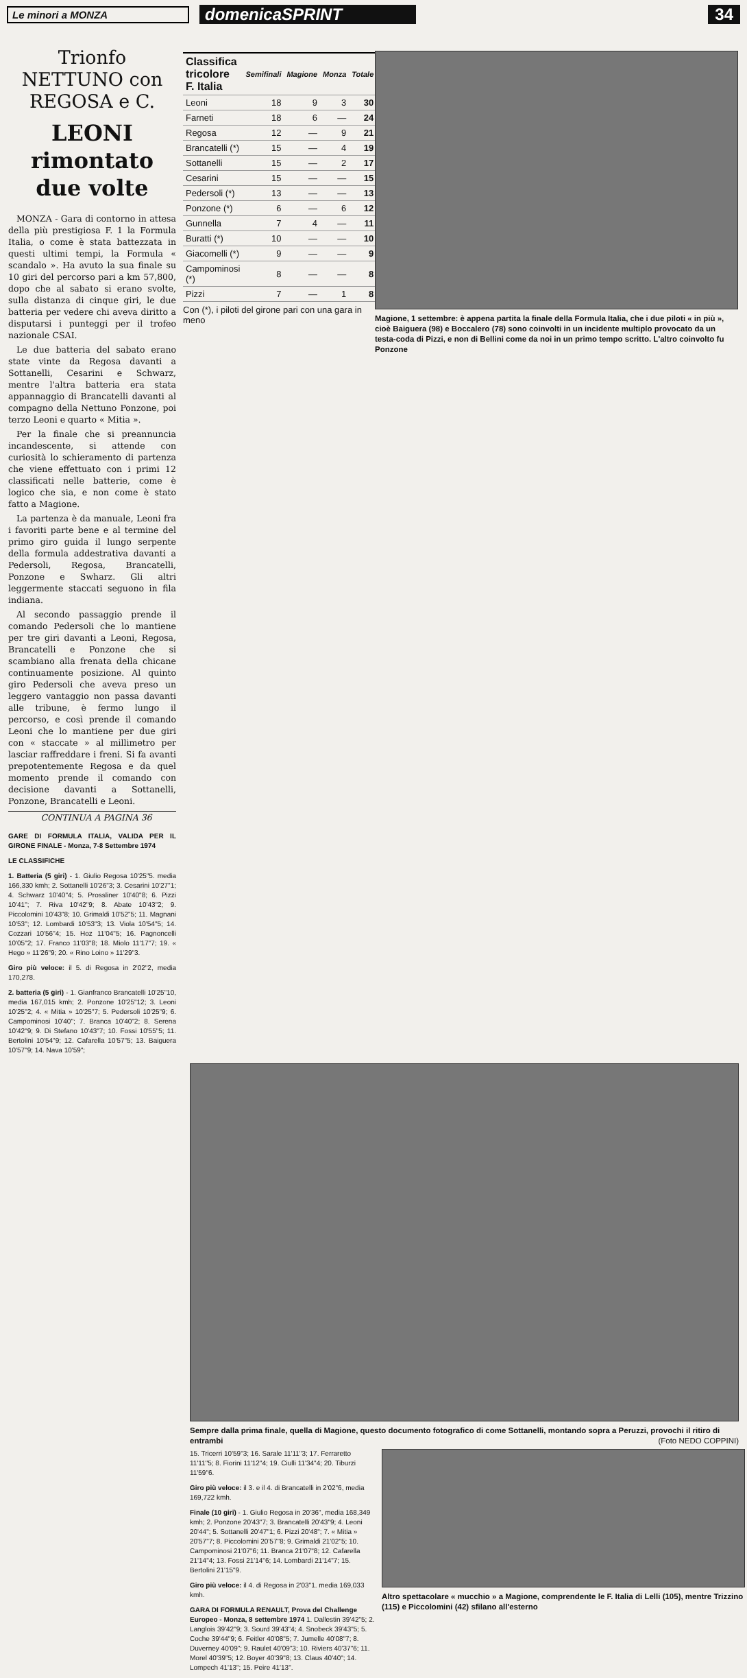Le minori a MONZA
domenicaSPRINT 34
Trionfo NETTUNO con REGOSA e C.
LEONI rimontato due volte
MONZA - Gara di contorno in attesa della più prestigiosa F. 1 la Formula Italia, o come è stata battezzata in questi ultimi tempi, la Formula « scandalo ». Ha avuto la sua finale su 10 giri del percorso pari a km 57,800, dopo che al sabato si erano svolte, sulla distanza di cinque giri, le due batteria per vedere chi aveva diritto a disputarsi i punteggi per il trofeo nazionale CSAI.
Le due batteria del sabato erano state vinte da Regosa davanti a Sottanelli, Cesarini e Schwarz, mentre l'altra batteria era stata appannaggio di Brancatelli davanti al compagno della Nettuno Ponzone, poi terzo Leoni e quarto « Mitia ».
Per la finale che si preannuncia incandescente, si attende con curiosità lo schieramento di partenza che viene effettuato con i primi 12 classificati nelle batterie, come è logico che sia, e non come è stato fatto a Magione.
La partenza è da manuale, Leoni fra i favoriti parte bene e al termine del primo giro guida il lungo serpente della formula addestrativa davanti a Pedersoli, Regosa, Brancatelli, Ponzone e Swharz. Gli altri leggermente staccati seguono in fila indiana.
Al secondo passaggio prende il comando Pedersoli che lo mantiene per tre giri davanti a Leoni, Regosa, Brancatelli e Ponzone che si scambiano alla frenata della chicane continuamente posizione. Al quinto giro Pedersoli che aveva preso un leggero vantaggio non passa davanti alle tribune, è fermo lungo il percorso, e così prende il comando Leoni che lo mantiene per due giri con « staccate » al millimetro per lasciar raffreddare i freni. Si fa avanti prepotentemente Regosa e da quel momento prende il comando con decisione davanti a Sottanelli, Ponzone, Brancatelli e Leoni.
CONTINUA A PAGINA 36
GARE DI FORMULA ITALIA, VALIDA PER IL GIRONE FINALE - Monza, 7-8 Settembre 1974
LE CLASSIFICHE
1. Batteria (5 giri) - 1. Giulio Regosa 10'25"5. media 166,330 kmh; 2. Sottanelli 10'26"3; 3. Cesarini 10'27"1; 4. Schwarz 10'40"4; 5. Prossliner 10'40"8; 6. Pizzi 10'41"; 7. Riva 10'42"9; 8. Abate 10'43"2; 9. Piccolomini 10'43"8; 10. Grimaldi 10'52"5; 11. Magnani 10'53"; 12. Lombardi 10'53"3; 13. Viola 10'54"5; 14. Cozzari 10'56"4; 15. Hoz 11'04"5; 16. Pagnoncelli 10'05"2; 17. Franco 11'03"8; 18. Miolo 11'17"7; 19. « Hego » 11'26"9; 20. « Rino Loino » 11'29"3.
Giro più veloce: il 5. di Regosa in 2'02"2, media 170,278.
2. batteria (5 giri) - 1. Gianfranco Brancatelli 10'25"10, media 167,015 kmh; 2. Ponzone 10'25"12; 3. Leoni 10'25"2; 4. « Mitia » 10'25"7; 5. Pedersoli 10'25"9; 6. Campominosi 10'40"; 7. Branca 10'40"2; 8. Serena 10'42"9; 9. Di Stefano 10'43"7; 10. Fossi 10'55"5; 11. Bertolini 10'54"9; 12. Cafarella 10'57"5; 13. Baiguera 10'57"9; 14. Nava 10'59";
| Classifica tricolore F. Italia | Semifinali | Magione | Monza | Totale |
| --- | --- | --- | --- | --- |
| Leoni | 18 | 9 | 3 | 30 |
| Farneti | 18 | 6 | — | 24 |
| Regosa | 12 | — | 9 | 21 |
| Brancatelli (*) | 15 | — | 4 | 19 |
| Sottanelli | 15 | — | 2 | 17 |
| Cesarini | 15 | — | — | 15 |
| Pedersoli (*) | 13 | — | — | 13 |
| Ponzone (*) | 6 | — | 6 | 12 |
| Gunnella | 7 | 4 | — | 11 |
| Buratti (*) | 10 | — | — | 10 |
| Giacomelli (*) | 9 | — | — | 9 |
| Campominosi (*) | 8 | — | — | 8 |
| Pizzi | 7 | — | 1 | 8 |
Con (*), i piloti del girone pari con una gara in meno
Magione, 1 settembre: è appena partita la finale della Formula Italia, che i due piloti « in più », cioè Baiguera (98) e Boccalero (78) sono coinvolti in un incidente multiplo provocato da un testa-coda di Pizzi, e non di Bellini come da noi in un primo tempo scritto. L'altro coinvolto fu Ponzone
Sempre dalla prima finale, quella di Magione, questo documento fotografico di come Sottanelli, montando sopra a Peruzzi, provochi il ritiro di entrambi (Foto NEDO COPPINI)
15. Tricerri 10'59"3; 16. Sarale 11'11"3; 17. Ferraretto 11'11"5; 8. Fiorini 11'12"4; 19. Ciulli 11'34"4; 20. Tiburzi 11'59"6.
Giro più veloce: il 3. e il 4. di Brancatelli in 2'02"6, media 169,722 kmh.
Finale (10 giri) - 1. Giulio Regosa in 20'36", media 168,349 kmh; 2. Ponzone 20'43"7; 3. Brancatelli 20'43"9; 4. Leoni 20'44"; 5. Sottanelli 20'47"1; 6. Pizzi 20'48"; 7. « Mitia » 20'57"7; 8. Piccolomini 20'57"8; 9. Grimaldi 21'02"5; 10. Campominosi 21'07"6; 11. Branca 21'07"8; 12. Cafarella 21'14"4; 13. Fossi 21'14"6; 14. Lombardi 21'14"7; 15. Bertolini 21'15"9.
Giro più veloce: il 4. di Regosa in 2'03"1. media 169,033 kmh.
GARA DI FORMULA RENAULT, Prova del Challenge Europeo - Monza, 8 settembre 1974 1. Dallestin 39'42"5; 2. Langlois 39'42"9; 3. Sourd 39'43"4; 4. Snobeck 39'43"5; 5. Coche 39'44"9; 6. Feitler 40'08"5; 7. Jumelle 40'08"7; 8. Duverney 40'09"; 9. Raulet 40'09"3; 10. Riviers 40'37"6; 11. Morel 40'39"5; 12. Boyer 40'39"8; 13. Claus 40'40"; 14. Lompech 41'13"; 15. Peire 41'13".
Altro spettacolare « mucchio » a Magione, comprendente le F. Italia di Lelli (105), mentre Trizzino (115) e Piccolomini (42) sfilano all'esterno